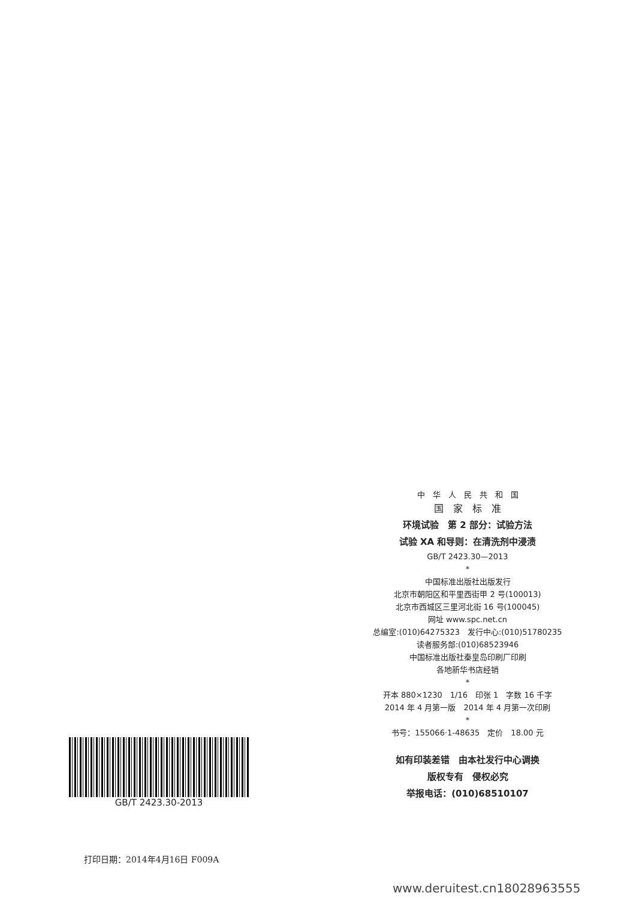中　华　人　民　共　和　国
国　家　标　准
环境试验　第 2 部分：试验方法
试验 XA 和导则：在清洗剂中浸渍
GB/T 2423.30—2013
*
中国标准出版社出版发行
北京市朝阳区和平里西街甲 2 号(100013)
北京市西城区三里河北街 16 号(100045)
网址 www.spc.net.cn
总编室:(010)64275323　发行中心:(010)51780235
读者服务部:(010)68523946
中国标准出版社秦皇岛印刷厂印刷
各地新华书店经销
*
开本 880×1230　1/16　印张 1　字数 16 千字
2014 年 4 月第一版　2014 年 4 月第一次印刷
*
书号：155066·1-48635　定价　18.00 元
如有印装差错　由本社发行中心调换
版权专有　侵权必究
举报电话：(010)68510107
GB/T 2423.30-2013
打印日期：2014年4月16日 F009A
www.deruitest.cn18028963555